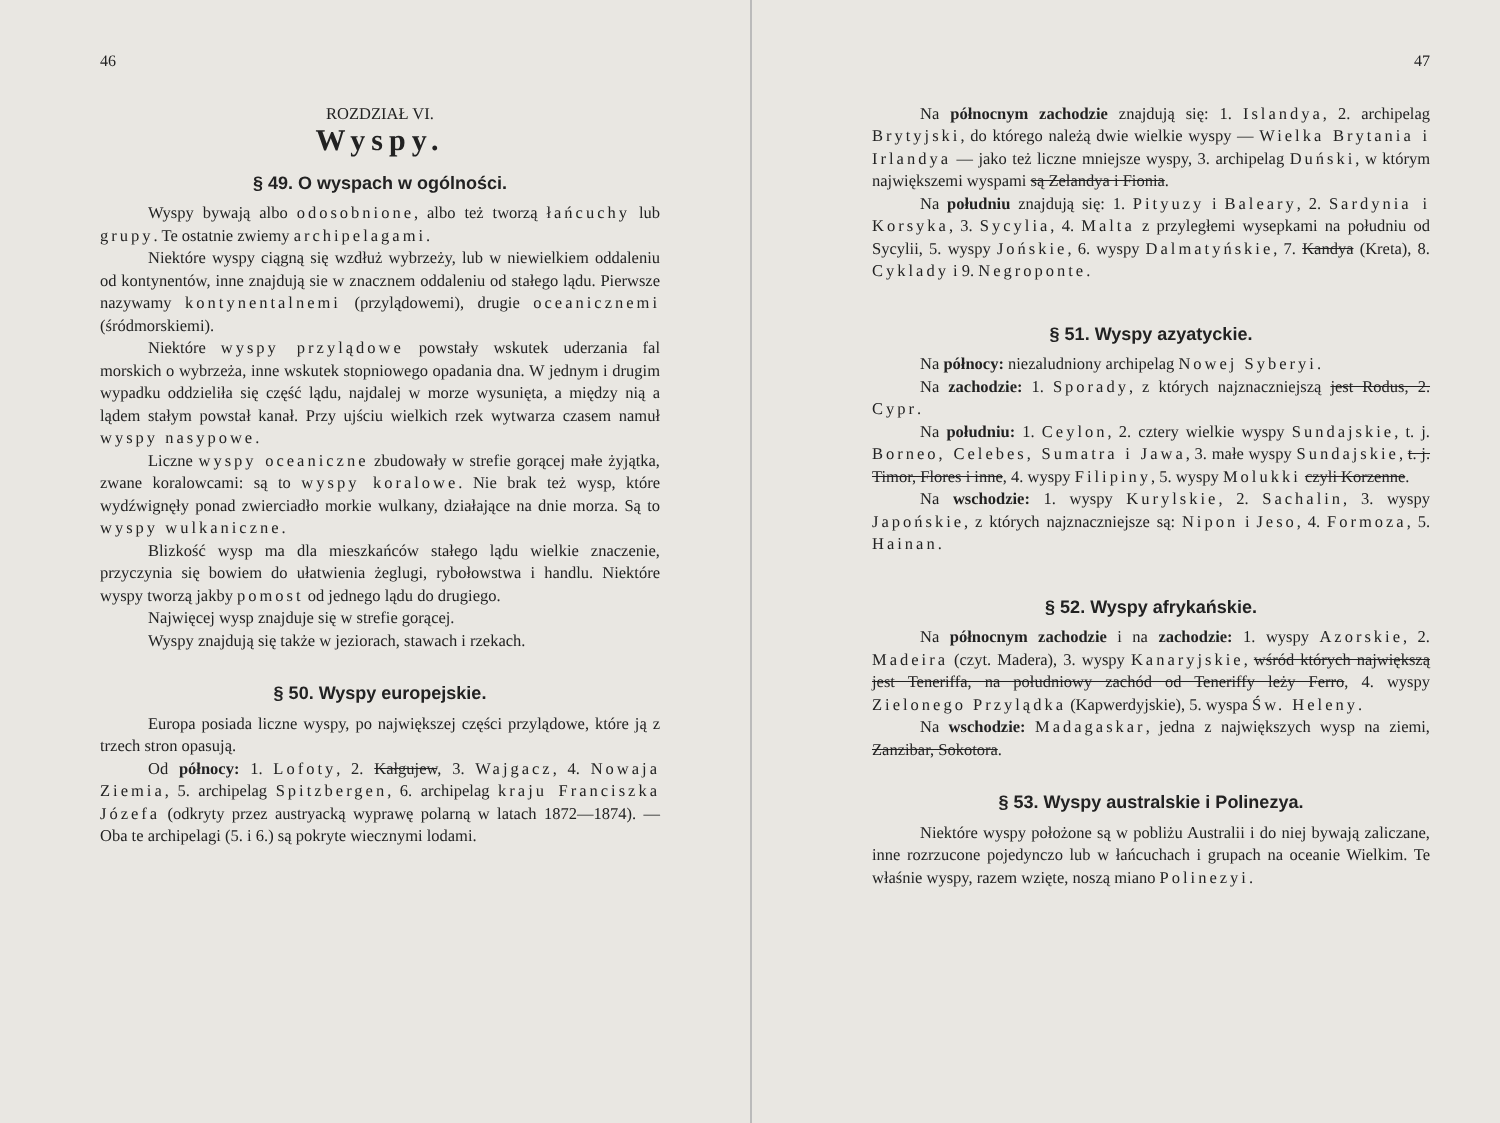46
ROZDZIAŁ VI.
Wyspy.
§ 49. O wyspach w ogólności.
Wyspy bywają albo odosobnione, albo też tworzą łańcuchy lub grupy. Te ostatnie zwiemy archipelagami.
Niektóre wyspy ciągną się wzdłuż wybrzeży, lub w niewielkiem oddaleniu od kontynentów, inne znajdują sie w znacznem oddaleniu od stałego lądu. Pierwsze nazywamy kontynentalnemi (przylądowemi), drugie oceanicznemi (śródmorskiemi).
Niektóre wyspy przylądowe powstały wskutek uderzania fal morskich o wybrzeża, inne wskutek stopniowego opadania dna. W jednym i drugim wypadku oddzieliła się część lądu, najdalej w morze wysunięta, a między nią a lądem stałym powstał kanał. Przy ujściu wielkich rzek wytwarza czasem namuł wyspy nasypowe.
Liczne wyspy oceaniczne zbudowały w strefie gorącej małe żyjątka, zwane koralowcami: są to wyspy koralowe. Nie brak też wysp, które wydźwignęły ponad zwierciadło morkie wulkany, działające na dnie morza. Są to wyspy wulkaniczne.
Blizkość wysp ma dla mieszkańców stałego lądu wielkie znaczenie, przyczynia się bowiem do ułatwienia żeglugi, rybołowstwa i handlu. Niektóre wyspy tworzą jakby pomost od jednego lądu do drugiego.
Najwięcej wysp znajduje się w strefie gorącej.
Wyspy znajdują się także w jeziorach, stawach i rzekach.
§ 50. Wyspy europejskie.
Europa posiada liczne wyspy, po największej części przylądowe, które ją z trzech stron opasują.
Od północy: 1. Lofoty, 2. Kałgujew, 3. Wajgacz, 4. Nowaja Ziemia, 5. archipelag Spitzbergen, 6. archipelag kraju Franciszka Józefa (odkryty przez austryacką wyprawę polarną w latach 1872—1874). — Oba te archipelagi (5. i 6.) są pokryte wiecznymi lodami.
47
Na północnym zachodzie znajdują się: 1. Islandya, 2. archipelag Brytyjski, do którego należą dwie wielkie wyspy — Wielka Brytania i Irlandya — jako też liczne mniejsze wyspy, 3. archipelag Duński, w którym największemi wyspami są Zelandya i Fionia.
Na południu znajdują się: 1. Pityuzy i Baleary, 2. Sardynia i Korsyka, 3. Sycylia, 4. Malta z przyległemi wysepkami na południu od Sycylii, 5. wyspy Jońskie, 6. wyspy Dalmatyńskie, 7. Kandya (Kreta), 8. Cyklady i 9. Negroponte.
§ 51. Wyspy azyatyckie.
Na północy: niezaludniony archipelag Nowej Syberyi.
Na zachodzie: 1. Sporady, z których najznaczniejszą jest Rodus, 2. Cypr.
Na południu: 1. Ceylon, 2. cztery wielkie wyspy Sundajskie, t. j. Borneo, Celebes, Sumatra i Jawa, 3. małe wyspy Sundajskie, t. j. Timor, Flores i inne, 4. wyspy Filipiny, 5. wyspy Molukki czyli Korzenne.
Na wschodzie: 1. wyspy Kurylskie, 2. Sachalin, 3. wyspy Japońskie, z których najznaczniejsze są: Nipon i Jeso, 4. Formoza, 5. Hainan.
§ 52. Wyspy afrykańskie.
Na północnym zachodzie i na zachodzie: 1. wyspy Azorskie, 2. Madeira (czyt. Madera), 3. wyspy Kanaryjskie, wśród których największą jest Teneriffa, na południowy zachód od Teneriffy leży Ferro, 4. wyspy Zielonego Przylądka (Kapwerdyjskie), 5. wyspa Św. Heleny.
Na wschodzie: Madagaskar, jedna z największych wysp na ziemi, Zanzibar, Sokotora.
§ 53. Wyspy australskie i Polinezya.
Niektóre wyspy położone są w pobliżu Australii i do niej bywają zaliczane, inne rozrzucone pojedynczo lub w łańcuchach i grupach na oceanie Wielkim. Te właśnie wyspy, razem wzięte, noszą miano Polinezyi.